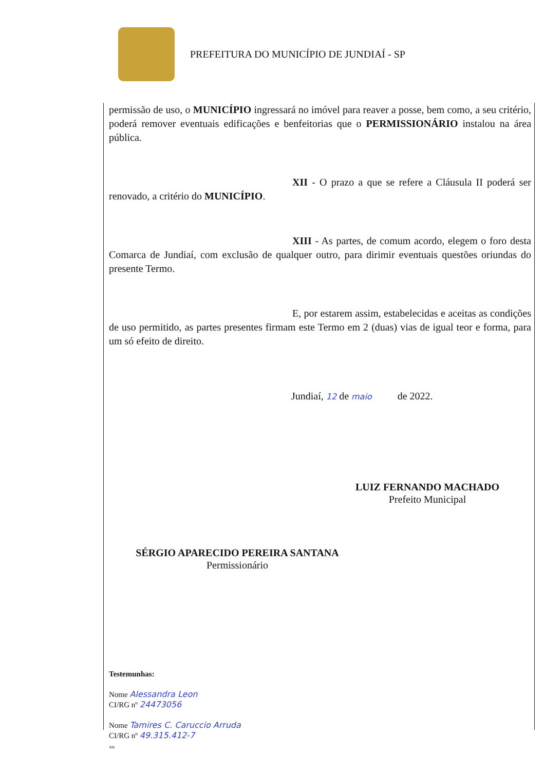PREFEITURA DO MUNICÍPIO DE JUNDIAÍ - SP
permissão de uso, o MUNICÍPIO ingressará no imóvel para reaver a posse, bem como, a seu critério, poderá remover eventuais edificações e benfeitorias que o PERMISSIONÁRIO instalou na área pública.
XII - O prazo a que se refere a Cláusula II poderá ser renovado, a critério do MUNICÍPIO.
XIII - As partes, de comum acordo, elegem o foro desta Comarca de Jundiaí, com exclusão de qualquer outro, para dirimir eventuais questões oriundas do presente Termo.
E, por estarem assim, estabelecidas e aceitas as condições de uso permitido, as partes presentes firmam este Termo em 2 (duas) vias de igual teor e forma, para um só efeito de direito.
Jundiaí, 12 de maio de 2022.
LUIZ FERNANDO MACHADO
Prefeito Municipal
SÉRGIO APARECIDO PEREIRA SANTANA
Permissionário
Testemunhas:
Nome Alessandra Leon
CI/RG nº 24473056
Nome Tamires C. Caruccio Arruda
CI/RG nº 49.315.412-7
Ale